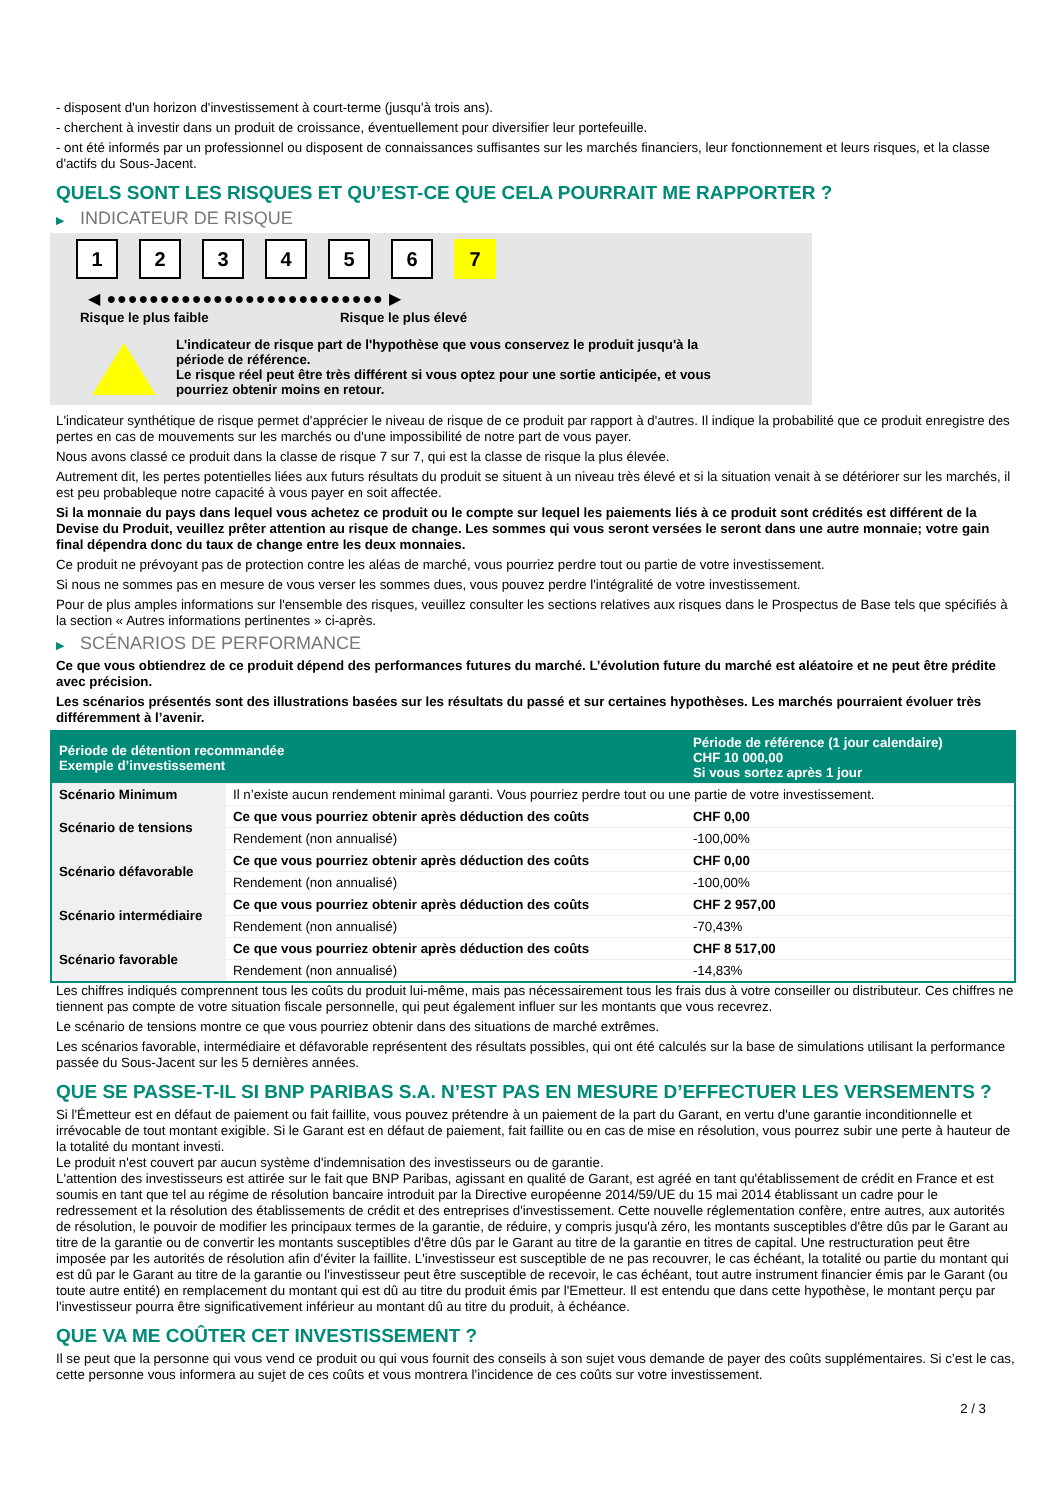- disposent d'un horizon d'investissement à court-terme (jusqu'à trois ans).
- cherchent à investir dans un produit de croissance, éventuellement pour diversifier leur portefeuille.
- ont été informés par un professionnel ou disposent de connaissances suffisantes sur les marchés financiers, leur fonctionnement et leurs risques, et la classe d'actifs du Sous-Jacent.
QUELS SONT LES RISQUES ET QU’EST-CE QUE CELA POURRAIT ME RAPPORTER ?
▶ INDICATEUR DE RISQUE
1 2 3 4 5 6 7
◀ ●●●●●●●●●●●●●●●●●●●●●●●●●● ▶
Risque le plus faible Risque le plus élevé
L'indicateur de risque part de l'hypothèse que vous conservez le produit jusqu'à la
période de référence.
Le risque réel peut être très différent si vous optez pour une sortie anticipée, et vous
pourriez obtenir moins en retour.
L'indicateur synthétique de risque permet d'apprécier le niveau de risque de ce produit par rapport à d'autres. Il indique la probabilité que ce produit enregistre des pertes en cas de mouvements sur les marchés ou d'une impossibilité de notre part de vous payer.
Nous avons classé ce produit dans la classe de risque 7 sur 7, qui est la classe de risque la plus élevée.
Autrement dit, les pertes potentielles liées aux futurs résultats du produit se situent à un niveau très élevé et si la situation venait à se détériorer sur les marchés, il est peu probableque notre capacité à vous payer en soit affectée.
Si la monnaie du pays dans lequel vous achetez ce produit ou le compte sur lequel les paiements liés à ce produit sont crédités est différent de la Devise du Produit, veuillez prêter attention au risque de change. Les sommes qui vous seront versées le seront dans une autre monnaie; votre gain final dépendra donc du taux de change entre les deux monnaies.
Ce produit ne prévoyant pas de protection contre les aléas de marché, vous pourriez perdre tout ou partie de votre investissement.
Si nous ne sommes pas en mesure de vous verser les sommes dues, vous pouvez perdre l'intégralité de votre investissement.
Pour de plus amples informations sur l'ensemble des risques, veuillez consulter les sections relatives aux risques dans le Prospectus de Base tels que spécifiés à la section « Autres informations pertinentes » ci-après.
▶ SCÉNARIOS DE PERFORMANCE
Ce que vous obtiendrez de ce produit dépend des performances futures du marché. L’évolution future du marché est aléatoire et ne peut être prédite avec précision.
Les scénarios présentés sont des illustrations basées sur les résultats du passé et sur certaines hypothèses. Les marchés pourraient évoluer très différemment à l’avenir.
| Période de détention recommandée Exemple d’investissement | | Période de référence (1 jour calendaire) CHF 10 000,00 Si vous sortez après 1 jour |
| --- | --- | --- |
| Scénario Minimum | Il n’existe aucun rendement minimal garanti. Vous pourriez perdre tout ou une partie de votre investissement. | |
| Scénario de tensions | Ce que vous pourriez obtenir après déduction des coûts | CHF 0,00 |
| | Rendement (non annualisé) | -100,00% |
| Scénario défavorable | Ce que vous pourriez obtenir après déduction des coûts | CHF 0,00 |
| | Rendement (non annualisé) | -100,00% |
| Scénario intermédiaire | Ce que vous pourriez obtenir après déduction des coûts | CHF 2 957,00 |
| | Rendement (non annualisé) | -70,43% |
| Scénario favorable | Ce que vous pourriez obtenir après déduction des coûts | CHF 8 517,00 |
| | Rendement (non annualisé) | -14,83% |
Les chiffres indiqués comprennent tous les coûts du produit lui-même, mais pas nécessairement tous les frais dus à votre conseiller ou distributeur. Ces chiffres ne tiennent pas compte de votre situation fiscale personnelle, qui peut également influer sur les montants que vous recevrez.
Le scénario de tensions montre ce que vous pourriez obtenir dans des situations de marché extrêmes.
Les scénarios favorable, intermédiaire et défavorable représentent des résultats possibles, qui ont été calculés sur la base de simulations utilisant la performance passée du Sous-Jacent sur les 5 dernières années.
QUE SE PASSE-T-IL SI BNP PARIBAS S.A. N’EST PAS EN MESURE D’EFFECTUER LES VERSEMENTS ?
Si l'Émetteur est en défaut de paiement ou fait faillite, vous pouvez prétendre à un paiement de la part du Garant, en vertu d'une garantie inconditionnelle et irrévocable de tout montant exigible. Si le Garant est en défaut de paiement, fait faillite ou en cas de mise en résolution, vous pourrez subir une perte à hauteur de la totalité du montant investi.
Le produit n'est couvert par aucun système d'indemnisation des investisseurs ou de garantie.
L'attention des investisseurs est attirée sur le fait que BNP Paribas, agissant en qualité de Garant, est agréé en tant qu'établissement de crédit en France et est soumis en tant que tel au régime de résolution bancaire introduit par la Directive européenne 2014/59/UE du 15 mai 2014 établissant un cadre pour le redressement et la résolution des établissements de crédit et des entreprises d'investissement. Cette nouvelle réglementation confère, entre autres, aux autorités de résolution, le pouvoir de modifier les principaux termes de la garantie, de réduire, y compris jusqu'à zéro, les montants susceptibles d'être dûs par le Garant au titre de la garantie ou de convertir les montants susceptibles d'être dûs par le Garant au titre de la garantie en titres de capital. Une restructuration peut être imposée par les autorités de résolution afin d'éviter la faillite. L'investisseur est susceptible de ne pas recouvrer, le cas échéant, la totalité ou partie du montant qui est dû par le Garant au titre de la garantie ou l'investisseur peut être susceptible de recevoir, le cas échéant, tout autre instrument financier émis par le Garant (ou toute autre entité) en remplacement du montant qui est dû au titre du produit émis par l'Emetteur. Il est entendu que dans cette hypothèse, le montant perçu par l'investisseur pourra être significativement inférieur au montant dû au titre du produit, à échéance.
QUE VA ME COÛTER CET INVESTISSEMENT ?
Il se peut que la personne qui vous vend ce produit ou qui vous fournit des conseils à son sujet vous demande de payer des coûts supplémentaires. Si c’est le cas, cette personne vous informera au sujet de ces coûts et vous montrera l’incidence de ces coûts sur votre investissement.
2 / 3